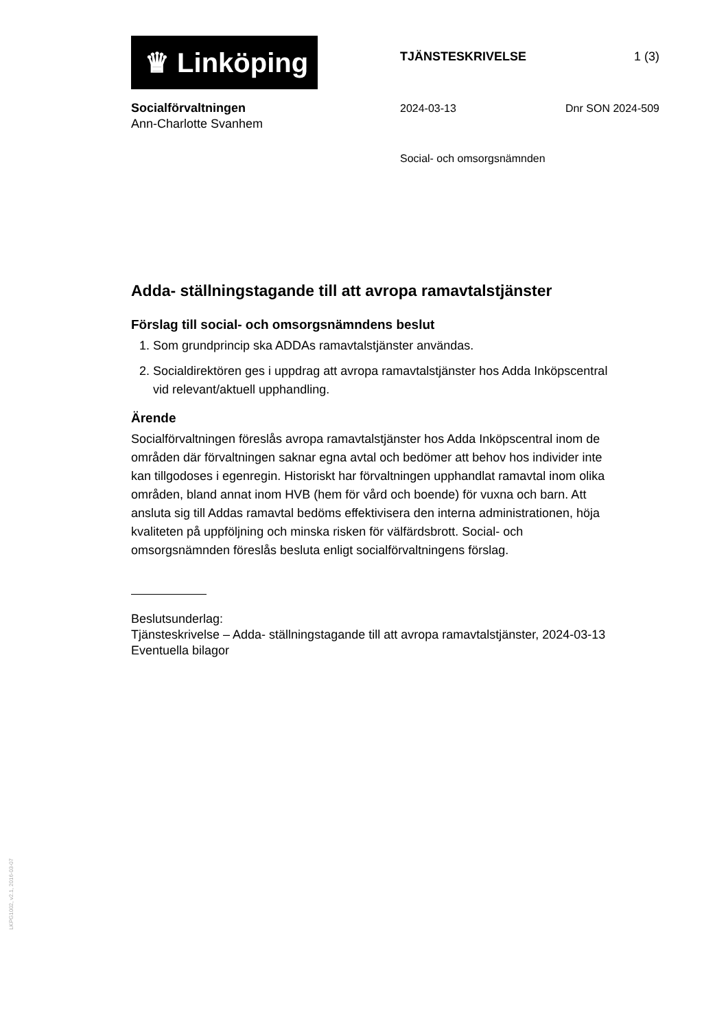♛ Linköping
TJÄNSTESKRIVELSE 1 (3)
Socialförvaltningen
Ann-Charlotte Svanhem
2024-03-13 Dnr SON 2024-509
Social- och omsorgsnämnden
Adda- ställningstagande till att avropa ramavtalstjänster
Förslag till social- och omsorgsnämndens beslut
1. Som grundprincip ska ADDAs ramavtalstjänster användas.
2. Socialdirektören ges i uppdrag att avropa ramavtalstjänster hos Adda Inköpscentral vid relevant/aktuell upphandling.
Ärende
Socialförvaltningen föreslås avropa ramavtalstjänster hos Adda Inköpscentral inom de områden där förvaltningen saknar egna avtal och bedömer att behov hos individer inte kan tillgodoses i egenregin. Historiskt har förvaltningen upphandlat ramavtal inom olika områden, bland annat inom HVB (hem för vård och boende) för vuxna och barn. Att ansluta sig till Addas ramavtal bedöms effektivisera den interna administrationen, höja kvaliteten på uppföljning och minska risken för välfärdsbrott. Social- och omsorgsnämnden föreslås besluta enligt socialförvaltningens förslag.
Beslutsunderlag:
Tjänsteskrivelse – Adda- ställningstagande till att avropa ramavtalstjänster, 2024-03-13
Eventuella bilagor
LKPG1002, v2.1, 2016-03-07